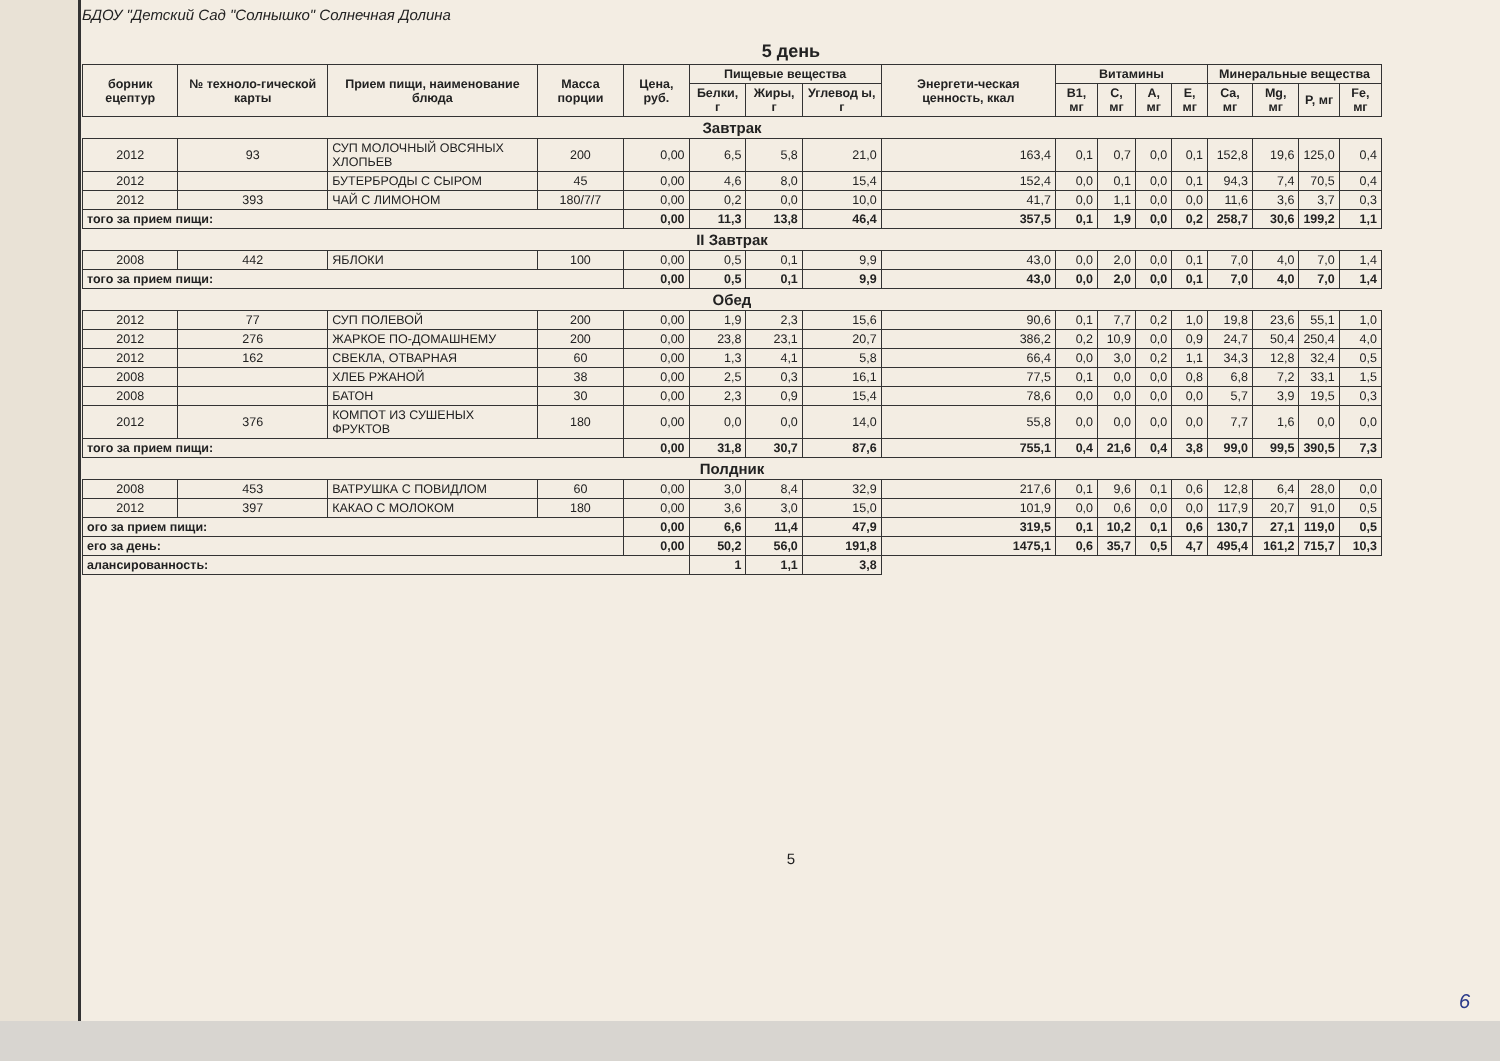БДОУ "Детский Сад "Солнышко" Солнечная Долина
5 день
| борник ецептур | № техноло-гической карты | Прием пищи, наименование блюда | Масса порции | Цена, руб. | Пищевые вещества | | | Энергети-ческая ценность, ккал | Витамины | | | | Минеральные вещества | | | |
| --- | --- | --- | --- | --- | --- | --- | --- | --- | --- | --- | --- | --- | --- | --- | --- | --- |
| | | | | | Белки, г | Жиры, г | Углевод ы, г | | B1, мг | C, мг | A, мг | E, мг | Ca, мг | Mg, мг | P, мг | Fe, мг |
| Завтрак | | | | | | | | | | | | | | | | |
| 2012 | 93 | СУП МОЛОЧНЫЙ ОВСЯНЫХ ХЛОПЬЕВ | 200 | 0,00 | 6,5 | 5,8 | 21,0 | 163,4 | 0,1 | 0,7 | 0,0 | 0,1 | 152,8 | 19,6 | 125,0 | 0,4 |
| 2012 | | БУТЕРБРОДЫ С СЫРОМ | 45 | 0,00 | 4,6 | 8,0 | 15,4 | 152,4 | 0,0 | 0,1 | 0,0 | 0,1 | 94,3 | 7,4 | 70,5 | 0,4 |
| 2012 | 393 | ЧАЙ С ЛИМОНОМ | 180/7/7 | 0,00 | 0,2 | 0,0 | 10,0 | 41,7 | 0,0 | 1,1 | 0,0 | 0,0 | 11,6 | 3,6 | 3,7 | 0,3 |
| того за прием пищи: | | | | 0,00 | 11,3 | 13,8 | 46,4 | 357,5 | 0,1 | 1,9 | 0,0 | 0,2 | 258,7 | 30,6 | 199,2 | 1,1 |
| II Завтрак | | | | | | | | | | | | | | | | |
| 2008 | 442 | ЯБЛОКИ | 100 | 0,00 | 0,5 | 0,1 | 9,9 | 43,0 | 0,0 | 2,0 | 0,0 | 0,1 | 7,0 | 4,0 | 7,0 | 1,4 |
| того за прием пищи: | | | | 0,00 | 0,5 | 0,1 | 9,9 | 43,0 | 0,0 | 2,0 | 0,0 | 0,1 | 7,0 | 4,0 | 7,0 | 1,4 |
| Обед | | | | | | | | | | | | | | | | |
| 2012 | 77 | СУП ПОЛЕВОЙ | 200 | 0,00 | 1,9 | 2,3 | 15,6 | 90,6 | 0,1 | 7,7 | 0,2 | 1,0 | 19,8 | 23,6 | 55,1 | 1,0 |
| 2012 | 276 | ЖАРКОЕ ПО-ДОМАШНЕМУ | 200 | 0,00 | 23,8 | 23,1 | 20,7 | 386,2 | 0,2 | 10,9 | 0,0 | 0,9 | 24,7 | 50,4 | 250,4 | 4,0 |
| 2012 | 162 | СВЕКЛА, ОТВАРНАЯ | 60 | 0,00 | 1,3 | 4,1 | 5,8 | 66,4 | 0,0 | 3,0 | 0,2 | 1,1 | 34,3 | 12,8 | 32,4 | 0,5 |
| 2008 | | ХЛЕБ РЖАНОЙ | 38 | 0,00 | 2,5 | 0,3 | 16,1 | 77,5 | 0,1 | 0,0 | 0,0 | 0,8 | 6,8 | 7,2 | 33,1 | 1,5 |
| 2008 | | БАТОН | 30 | 0,00 | 2,3 | 0,9 | 15,4 | 78,6 | 0,0 | 0,0 | 0,0 | 0,0 | 5,7 | 3,9 | 19,5 | 0,3 |
| 2012 | 376 | КОМПОТ ИЗ СУШЕНЫХ ФРУКТОВ | 180 | 0,00 | 0,0 | 0,0 | 14,0 | 55,8 | 0,0 | 0,0 | 0,0 | 0,0 | 7,7 | 1,6 | 0,0 | 0,0 |
| того за прием пищи: | | | | 0,00 | 31,8 | 30,7 | 87,6 | 755,1 | 0,4 | 21,6 | 0,4 | 3,8 | 99,0 | 99,5 | 390,5 | 7,3 |
| Полдник | | | | | | | | | | | | | | | | |
| 2008 | 453 | ВАТРУШКА С ПОВИДЛОМ | 60 | 0,00 | 3,0 | 8,4 | 32,9 | 217,6 | 0,1 | 9,6 | 0,1 | 0,6 | 12,8 | 6,4 | 28,0 | 0,0 |
| 2012 | 397 | КАКАО С МОЛОКОМ | 180 | 0,00 | 3,6 | 3,0 | 15,0 | 101,9 | 0,0 | 0,6 | 0,0 | 0,0 | 117,9 | 20,7 | 91,0 | 0,5 |
| ого за прием пищи: | | | | 0,00 | 6,6 | 11,4 | 47,9 | 319,5 | 0,1 | 10,2 | 0,1 | 0,6 | 130,7 | 27,1 | 119,0 | 0,5 |
| его за день: | | | | 0,00 | 50,2 | 56,0 | 191,8 | 1475,1 | 0,6 | 35,7 | 0,5 | 4,7 | 495,4 | 161,2 | 715,7 | 10,3 |
| алансированность: | | | | | 1 | 1,1 | 3,8 | | | | | | | | | |
5
6